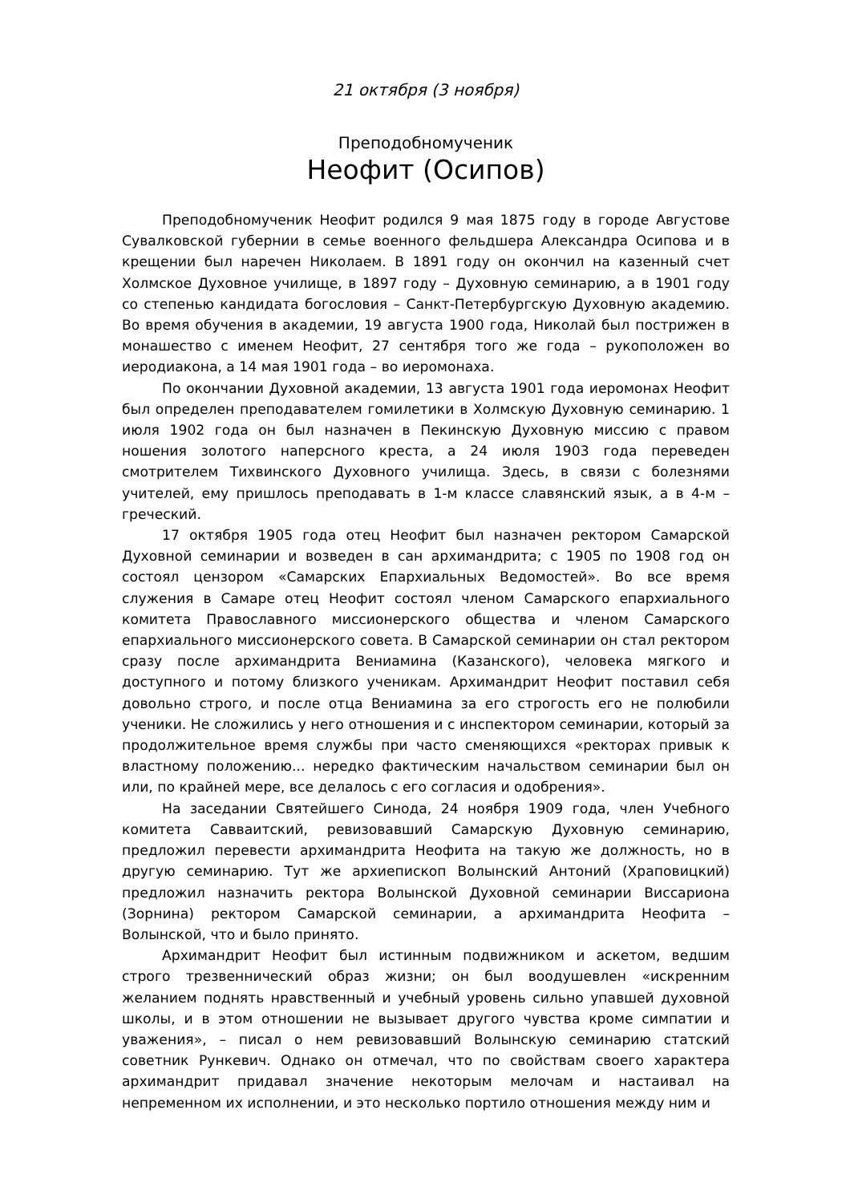21 октября (3 ноября)
Преподобномученик
Неофит (Осипов)
Преподобномученик Неофит родился 9 мая 1875 году в городе Августове Сувалковской губернии в семье военного фельдшера Александра Осипова и в крещении был наречен Николаем. В 1891 году он окончил на казенный счет Холмское Духовное училище, в 1897 году – Духовную семинарию, а в 1901 году со степенью кандидата богословия – Санкт-Петербургскую Духовную академию. Во время обучения в академии, 19 августа 1900 года, Николай был пострижен в монашество с именем Неофит, 27 сентября того же года – рукоположен во иеродиакона, а 14 мая 1901 года – во иеромонаха.
По окончании Духовной академии, 13 августа 1901 года иеромонах Неофит был определен преподавателем гомилетики в Холмскую Духовную семинарию. 1 июля 1902 года он был назначен в Пекинскую Духовную миссию с правом ношения золотого наперсного креста, а 24 июля 1903 года переведен смотрителем Тихвинского Духовного училища. Здесь, в связи с болезнями учителей, ему пришлось преподавать в 1-м классе славянский язык, а в 4-м – греческий.
17 октября 1905 года отец Неофит был назначен ректором Самарской Духовной семинарии и возведен в сан архимандрита; с 1905 по 1908 год он состоял цензором «Самарских Епархиальных Ведомостей». Во все время служения в Самаре отец Неофит состоял членом Самарского епархиального комитета Православного миссионерского общества и членом Самарского епархиального миссионерского совета. В Самарской семинарии он стал ректором сразу после архимандрита Вениамина (Казанского), человека мягкого и доступного и потому близкого ученикам. Архимандрит Неофит поставил себя довольно строго, и после отца Вениамина за его строгость его не полюбили ученики. Не сложились у него отношения и с инспектором семинарии, который за продолжительное время службы при часто сменяющихся «ректорах привык к властному положению... нередко фактическим начальством семинарии был он или, по крайней мере, все делалось с его согласия и одобрения».
На заседании Святейшего Синода, 24 ноября 1909 года, член Учебного комитета Савваитский, ревизовавший Самарскую Духовную семинарию, предложил перевести архимандрита Неофита на такую же должность, но в другую семинарию. Тут же архиепископ Волынский Антоний (Храповицкий) предложил назначить ректора Волынской Духовной семинарии Виссариона (Зорнина) ректором Самарской семинарии, а архимандрита Неофита – Волынской, что и было принято.
Архимандрит Неофит был истинным подвижником и аскетом, ведшим строго трезвеннический образ жизни; он был воодушевлен «искренним желанием поднять нравственный и учебный уровень сильно упавшей духовной школы, и в этом отношении не вызывает другого чувства кроме симпатии и уважения», – писал о нем ревизовавший Волынскую семинарию статский советник Рункевич. Однако он отмечал, что по свойствам своего характера архимандрит придавал значение некоторым мелочам и настаивал на непременном их исполнении, и это несколько портило отношения между ним и